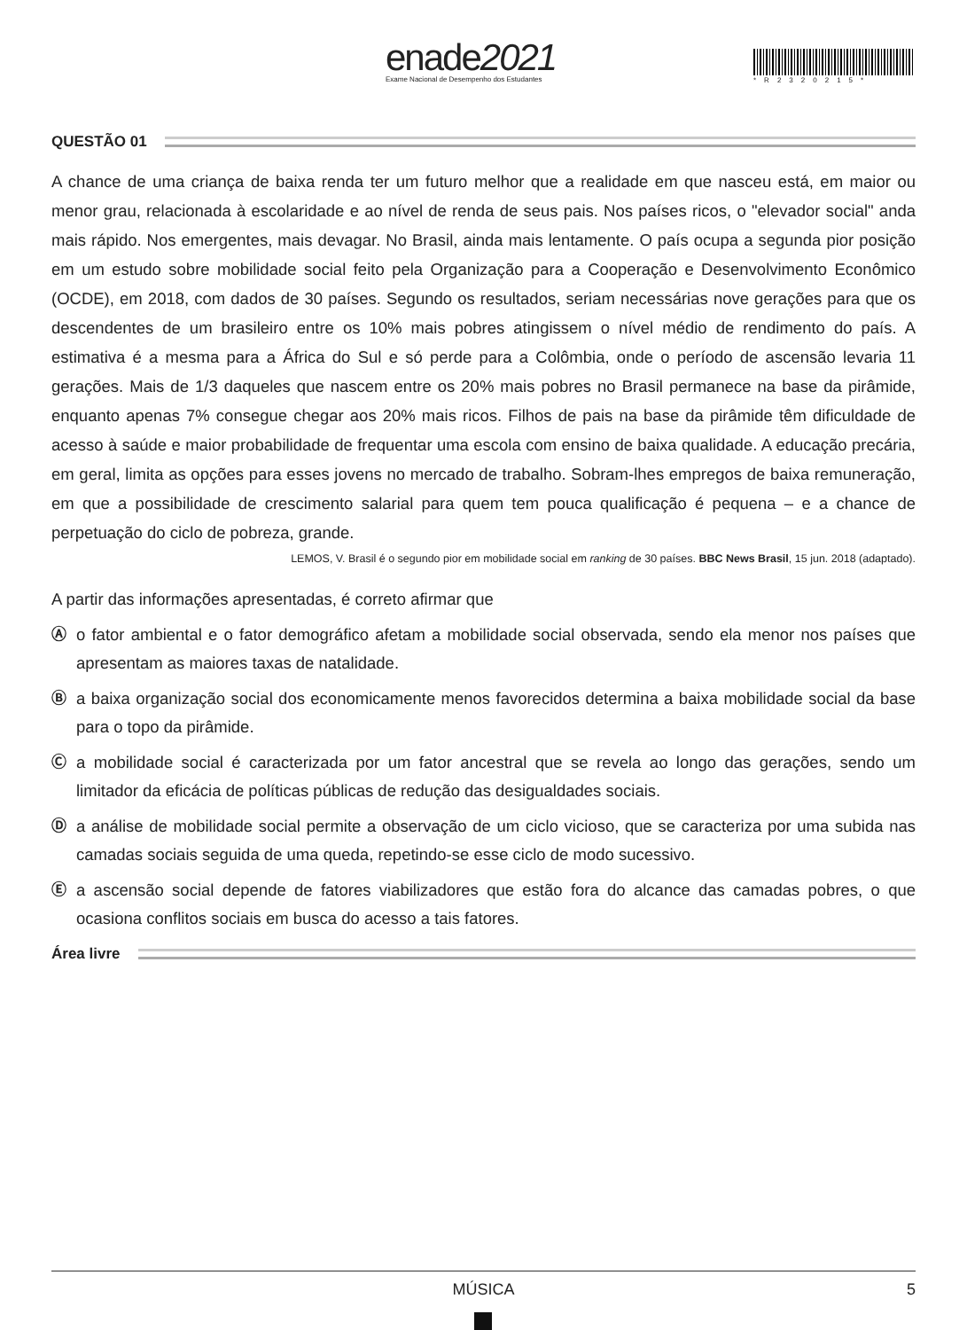enade2021
Exame Nacional de Desempenho dos Estudantes
*R23202​15*
QUESTÃO 01
A chance de uma criança de baixa renda ter um futuro melhor que a realidade em que nasceu está, em maior ou menor grau, relacionada à escolaridade e ao nível de renda de seus pais. Nos países ricos, o "elevador social" anda mais rápido. Nos emergentes, mais devagar. No Brasil, ainda mais lentamente. O país ocupa a segunda pior posição em um estudo sobre mobilidade social feito pela Organização para a Cooperação e Desenvolvimento Econômico (OCDE), em 2018, com dados de 30 países. Segundo os resultados, seriam necessárias nove gerações para que os descendentes de um brasileiro entre os 10% mais pobres atingissem o nível médio de rendimento do país. A estimativa é a mesma para a África do Sul e só perde para a Colômbia, onde o período de ascensão levaria 11 gerações. Mais de 1/3 daqueles que nascem entre os 20% mais pobres no Brasil permanece na base da pirâmide, enquanto apenas 7% consegue chegar aos 20% mais ricos. Filhos de pais na base da pirâmide têm dificuldade de acesso à saúde e maior probabilidade de frequentar uma escola com ensino de baixa qualidade. A educação precária, em geral, limita as opções para esses jovens no mercado de trabalho. Sobram-lhes empregos de baixa remuneração, em que a possibilidade de crescimento salarial para quem tem pouca qualificação é pequena – e a chance de perpetuação do ciclo de pobreza, grande.
LEMOS, V. Brasil é o segundo pior em mobilidade social em ranking de 30 países. BBC News Brasil, 15 jun. 2018 (adaptado).
A partir das informações apresentadas, é correto afirmar que
Ⓐ o fator ambiental e o fator demográfico afetam a mobilidade social observada, sendo ela menor nos países que apresentam as maiores taxas de natalidade.
Ⓑ a baixa organização social dos economicamente menos favorecidos determina a baixa mobilidade social da base para o topo da pirâmide.
Ⓒ a mobilidade social é caracterizada por um fator ancestral que se revela ao longo das gerações, sendo um limitador da eficácia de políticas públicas de redução das desigualdades sociais.
Ⓓ a análise de mobilidade social permite a observação de um ciclo vicioso, que se caracteriza por uma subida nas camadas sociais seguida de uma queda, repetindo-se esse ciclo de modo sucessivo.
Ⓔ a ascensão social depende de fatores viabilizadores que estão fora do alcance das camadas pobres, o que ocasiona conflitos sociais em busca do acesso a tais fatores.
Área livre
MÚSICA 5